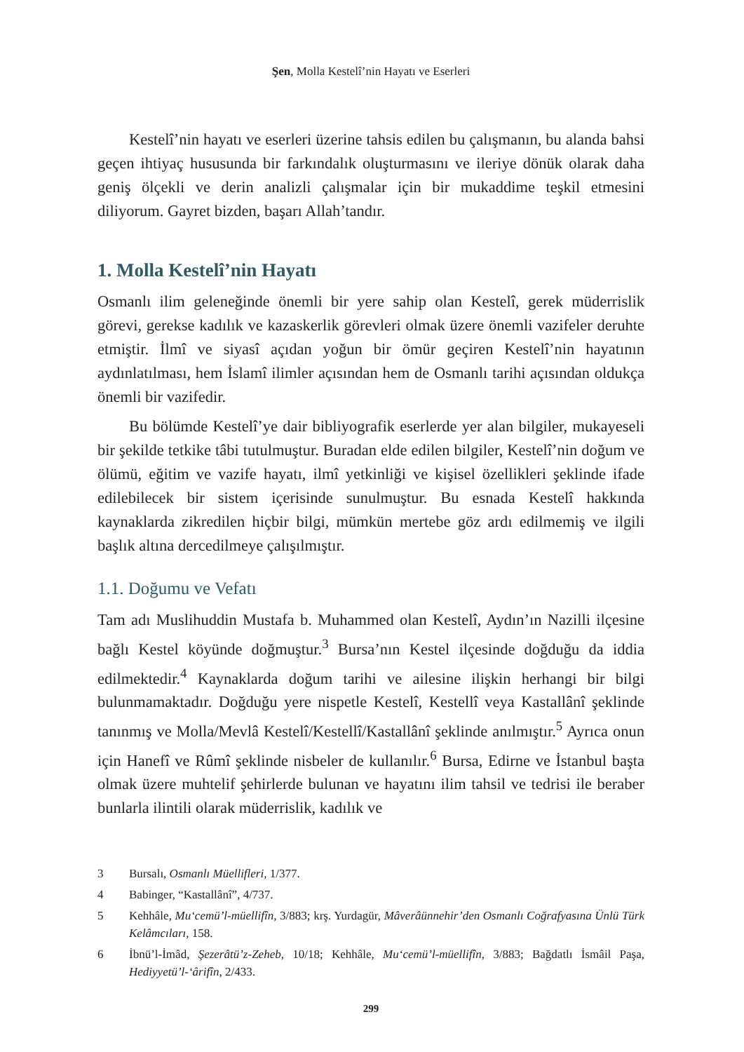Şen, Molla Kestelî’nin Hayatı ve Eserleri
Kestelî’nin hayatı ve eserleri üzerine tahsis edilen bu çalışmanın, bu alanda bahsi geçen ihtiyaç hususunda bir farkındalık oluşturmasını ve ileriye dönük olarak daha geniş ölçekli ve derin analizli çalışmalar için bir mukaddime teşkil etmesini diliyorum. Gayret bizden, başarı Allah’tandır.
1. Molla Kestelî’nin Hayatı
Osmanlı ilim geleneğinde önemli bir yere sahip olan Kestelî, gerek müderrislik görevi, gerekse kadılık ve kazaskerlik görevleri olmak üzere önemli vazifeler deruhte etmiştir. İlmî ve siyasî açıdan yoğun bir ömür geçiren Kestelî’nin hayatının aydınlatılması, hem İslamî ilimler açısından hem de Osmanlı tarihi açısından oldukça önemli bir vazifedir.
Bu bölümde Kestelî’ye dair bibliyografik eserlerde yer alan bilgiler, mukayeseli bir şekilde tetkike tâbi tutulmuştur. Buradan elde edilen bilgiler, Kestelî’nin doğum ve ölümü, eğitim ve vazife hayatı, ilmî yetkinliği ve kişisel özellikleri şeklinde ifade edilebilecek bir sistem içerisinde sunulmuştur. Bu esnada Kestelî hakkında kaynaklarda zikredilen hiçbir bilgi, mümkün mertebe göz ardı edilmemiş ve ilgili başlık altına dercedilmeye çalışılmıştır.
1.1. Doğumu ve Vefatı
Tam adı Muslihuddin Mustafa b. Muhammed olan Kestelî, Aydın’ın Nazilli ilçesine bağlı Kestel köyünde doğmuştur.<sup>3</sup> Bursa’nın Kestel ilçesinde doğduğu da iddia edilmektedir.<sup>4</sup> Kaynaklarda doğum tarihi ve ailesine ilişkin herhangi bir bilgi bulunmamaktadır. Doğduğu yere nispetle Kestelî, Kestellî veya Kastallânî şeklinde tanınmış ve Molla/Mevlâ Kestelî/Kestellî/Kastallânî şeklinde anılmıştır.<sup>5</sup> Ayrıca onun için Hanefî ve Rûmî şeklinde nisbeler de kullanılır.<sup>6</sup> Bursa, Edirne ve İstanbul başta olmak üzere muhtelif şehirlerde bulunan ve hayatını ilim tahsil ve tedrisi ile beraber bunlarla ilintili olarak müderrislik, kadılık ve
3 Bursalı, Osmanlı Müellifleri, 1/377.
4 Babinger, “Kastallânî”, 4/737.
5 Kehhâle, Mu‘cemü’l-müellifîn, 3/883; krş. Yurdagür, Mâverâünnehir’den Osmanlı Coğrafyasına Ünlü Türk Kelâmcıları, 158.
6 İbnü’l-İmâd, Şezerâtü’z-Zeheb, 10/18; Kehhâle, Mu‘cemü’l-müellifîn, 3/883; Bağdatlı İsmâil Paşa, Hediyyetü’l-‘ârifîn, 2/433.
299